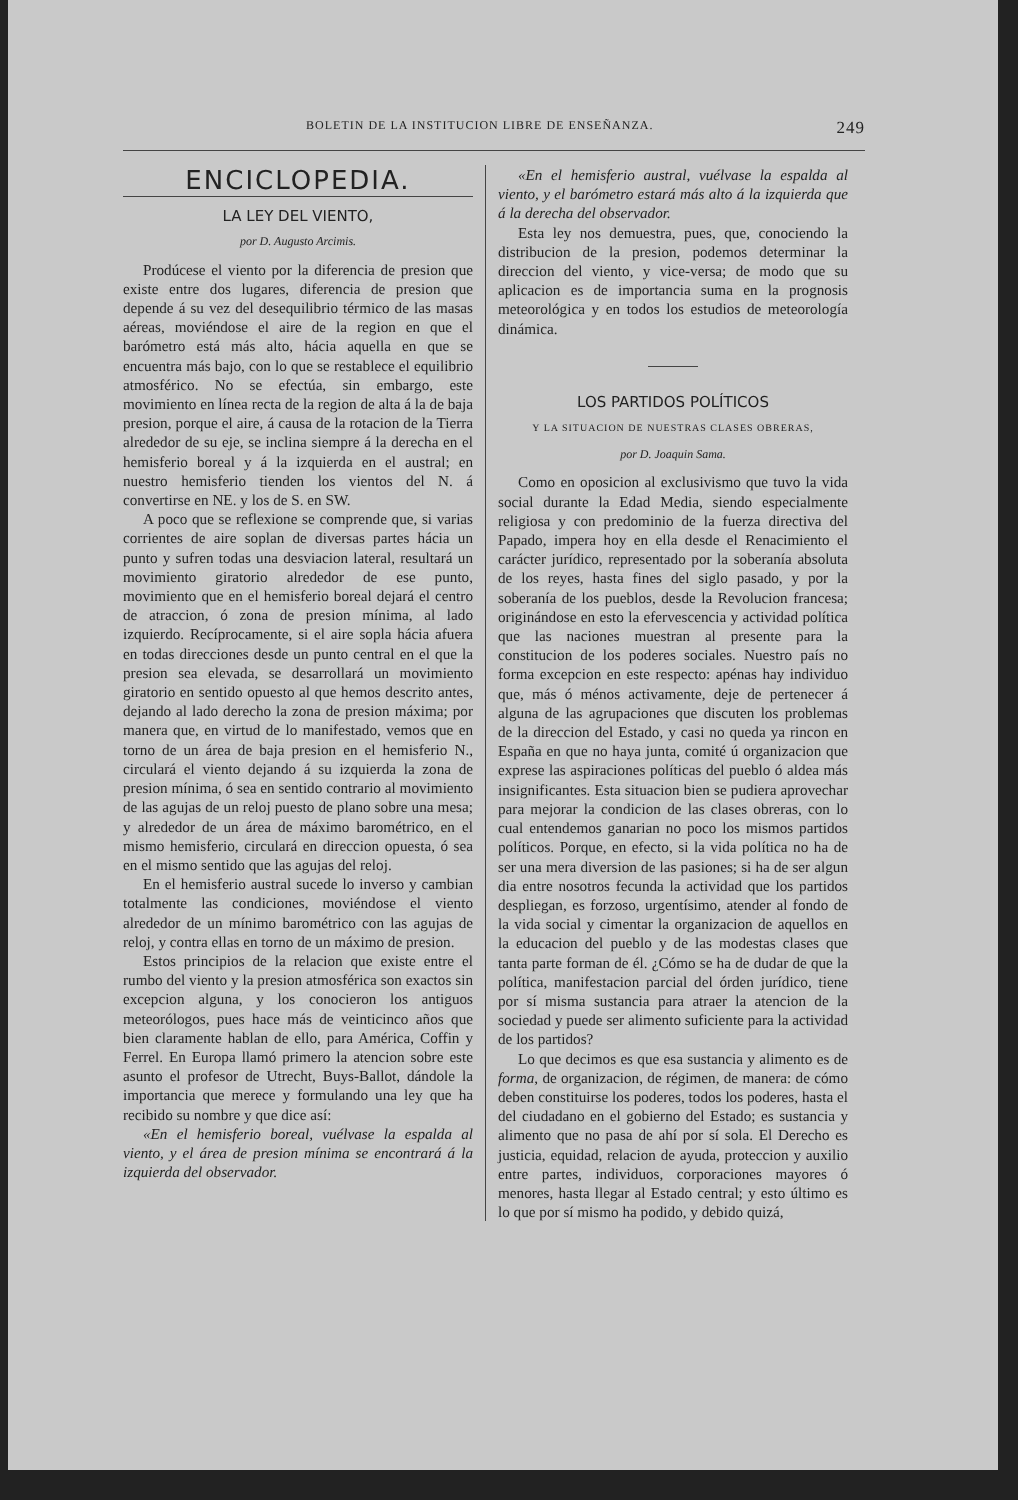BOLETIN DE LA INSTITUCION LIBRE DE ENSEÑANZA. 249
ENCICLOPEDIA.
LA LEY DEL VIENTO,
por D. Augusto Arcimis.
Prodúcese el viento por la diferencia de presion que existe entre dos lugares, diferencia de presion que depende á su vez del desequilibrio térmico de las masas aéreas, moviéndose el aire de la region en que el barómetro está más alto, hácia aquella en que se encuentra más bajo, con lo que se restablece el equilibrio atmosférico. No se efectúa, sin embargo, este movimiento en línea recta de la region de alta á la de baja presion, porque el aire, á causa de la rotacion de la Tierra alrededor de su eje, se inclina siempre á la derecha en el hemisferio boreal y á la izquierda en el austral; en nuestro hemisferio tienden los vientos del N. á convertirse en NE. y los de S. en SW.
A poco que se reflexione se comprende que, si varias corrientes de aire soplan de diversas partes hácia un punto y sufren todas una desviacion lateral, resultará un movimiento giratorio alrededor de ese punto, movimiento que en el hemisferio boreal dejará el centro de atraccion, ó zona de presion mínima, al lado izquierdo. Recíprocamente, si el aire sopla hácia afuera en todas direcciones desde un punto central en el que la presion sea elevada, se desarrollará un movimiento giratorio en sentido opuesto al que hemos descrito antes, dejando al lado derecho la zona de presion máxima; por manera que, en virtud de lo manifestado, vemos que en torno de un área de baja presion en el hemisferio N., circulará el viento dejando á su izquierda la zona de presion mínima, ó sea en sentido contrario al movimiento de las agujas de un reloj puesto de plano sobre una mesa; y alrededor de un área de máximo barométrico, en el mismo hemisferio, circulará en direccion opuesta, ó sea en el mismo sentido que las agujas del reloj.
En el hemisferio austral sucede lo inverso y cambian totalmente las condiciones, moviéndose el viento alrededor de un mínimo barométrico con las agujas de reloj, y contra ellas en torno de un máximo de presion.
Estos principios de la relacion que existe entre el rumbo del viento y la presion atmosférica son exactos sin excepcion alguna, y los conocieron los antiguos meteorólogos, pues hace más de veinticinco años que bien claramente hablan de ello, para América, Coffin y Ferrel. En Europa llamó primero la atencion sobre este asunto el profesor de Utrecht, Buys-Ballot, dándole la importancia que merece y formulando una ley que ha recibido su nombre y que dice así:
«En el hemisferio boreal, vuélvase la espalda al viento, y el área de presion mínima se encontrará á la izquierda del observador.
«En el hemisferio austral, vuélvase la espalda al viento, y el barómetro estará más alto á la izquierda que á la derecha del observador.
Esta ley nos demuestra, pues, que, conociendo la distribucion de la presion, podemos determinar la direccion del viento, y vice-versa; de modo que su aplicacion es de importancia suma en la prognosis meteorológica y en todos los estudios de meteorología dinámica.
LOS PARTIDOS POLÍTICOS
Y LA SITUACION DE NUESTRAS CLASES OBRERAS,
por D. Joaquin Sama.
Como en oposicion al exclusivismo que tuvo la vida social durante la Edad Media, siendo especialmente religiosa y con predominio de la fuerza directiva del Papado, impera hoy en ella desde el Renacimiento el carácter jurídico, representado por la soberanía absoluta de los reyes, hasta fines del siglo pasado, y por la soberanía de los pueblos, desde la Revolucion francesa; originándose en esto la efervescencia y actividad política que las naciones muestran al presente para la constitucion de los poderes sociales. Nuestro país no forma excepcion en este respecto: apénas hay individuo que, más ó ménos activamente, deje de pertenecer á alguna de las agrupaciones que discuten los problemas de la direccion del Estado, y casi no queda ya rincon en España en que no haya junta, comité ú organizacion que exprese las aspiraciones políticas del pueblo ó aldea más insignificantes. Esta situacion bien se pudiera aprovechar para mejorar la condicion de las clases obreras, con lo cual entendemos ganarian no poco los mismos partidos políticos. Porque, en efecto, si la vida política no ha de ser una mera diversion de las pasiones; si ha de ser algun dia entre nosotros fecunda la actividad que los partidos despliegan, es forzoso, urgentísimo, atender al fondo de la vida social y cimentar la organizacion de aquellos en la educacion del pueblo y de las modestas clases que tanta parte forman de él. ¿Cómo se ha de dudar de que la política, manifestacion parcial del órden jurídico, tiene por sí misma sustancia para atraer la atencion de la sociedad y puede ser alimento suficiente para la actividad de los partidos?
Lo que decimos es que esa sustancia y alimento es de forma, de organizacion, de régimen, de manera: de cómo deben constituirse los poderes, todos los poderes, hasta el del ciudadano en el gobierno del Estado; es sustancia y alimento que no pasa de ahí por sí sola. El Derecho es justicia, equidad, relacion de ayuda, proteccion y auxilio entre partes, individuos, corporaciones mayores ó menores, hasta llegar al Estado central; y esto último es lo que por sí mismo ha podido, y debido quizá,